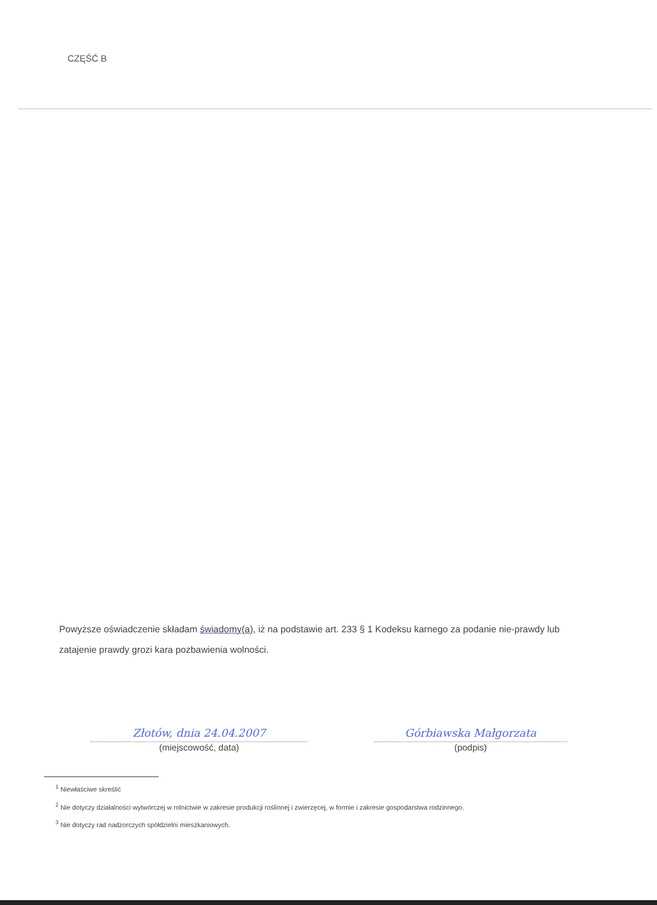CZĘŚĆ B
Powyższe oświadczenie składam świadomy(a), iż na podstawie art. 233 § 1 Kodeksu karnego za podanie nie-prawdy lub zatajenie prawdy grozi kara pozbawienia wolności.
Złotów, dnia 24.04.2007
(miejscowość, data)
Górbiawska Małgorzata
(podpis)
<sup>1</sup> Niewłaściwe skreślić
<sup>2</sup> Nie dotyczy działalności wytwórczej w rolnictwie w zakresie produkcji roślinnej i zwierzęcej, w formie i zakresie gospodarstwa rodzinnego.
<sup>3</sup> Nie dotyczy rad nadzorczych spółdzielni mieszkaniowych.